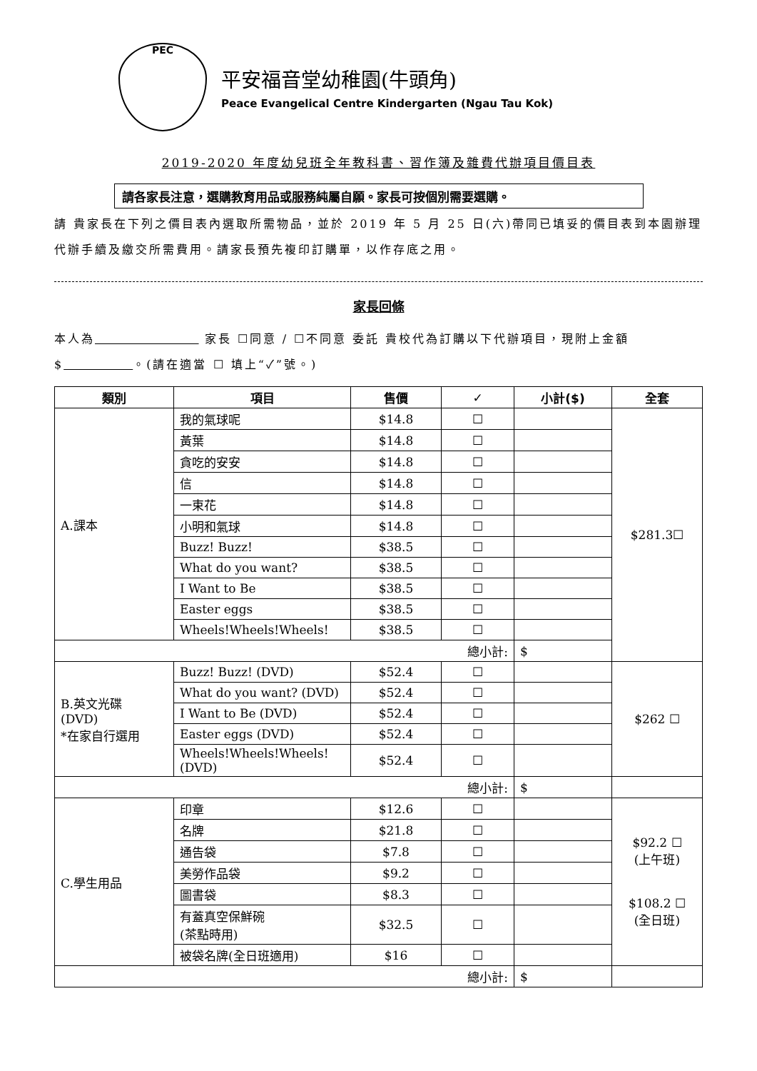PEC
平安福音堂幼稚園(牛頭角)
Peace Evangelical Centre Kindergarten (Ngau Tau Kok)
2019-2020 年度幼兒班全年教科書、習作簿及雜費代辦項目價目表
請各家長注意，選購教育用品或服務純屬自願。家長可按個別需要選購。
請 貴家長在下列之價目表內選取所需物品，並於 2019 年 5 月 25 日(六)帶同已填妥的價目表到本園辦理代辦手續及繳交所需費用。請家長預先複印訂購單，以作存底之用。
家長回條
本人為 家長 ☐同意 / ☐不同意 委託 貴校代為訂購以下代辦項目，現附上金額 $ 。(請在適當 ☐ 填上“✓”號。)
| 類別 | 項目 | 售價 | ✓ | 小計($) | 全套 |
| --- | --- | --- | --- | --- | --- |
| A.課本 | 我的氣球呢 | $14.8 | ☐ | | $281.3☐ |
| | 黃葉 | $14.8 | ☐ | | |
| | 貪吃的安安 | $14.8 | ☐ | | |
| | 信 | $14.8 | ☐ | | |
| | 一束花 | $14.8 | ☐ | | |
| | 小明和氣球 | $14.8 | ☐ | | |
| | Buzz! Buzz! | $38.5 | ☐ | | |
| | What do you want? | $38.5 | ☐ | | |
| | I Want to Be | $38.5 | ☐ | | |
| | Easter eggs | $38.5 | ☐ | | |
| | Wheels!Wheels!Wheels! | $38.5 | ☐ | | |
| 總小計: | | | | $ | |
| B.英文光碟 (DVD) *在家自行選用 | Buzz! Buzz! (DVD) | $52.4 | ☐ | | $262 ☐ |
| | What do you want? (DVD) | $52.4 | ☐ | | |
| | I Want to Be (DVD) | $52.4 | ☐ | | |
| | Easter eggs (DVD) | $52.4 | ☐ | | |
| | Wheels!Wheels!Wheels! (DVD) | $52.4 | ☐ | | |
| 總小計: | | | | $ | |
| C.學生用品 | 印章 | $12.6 | ☐ | | $92.2 ☐ (上午班) $108.2 ☐ (全日班) |
| | 名牌 | $21.8 | ☐ | | |
| | 通告袋 | $7.8 | ☐ | | |
| | 美勞作品袋 | $9.2 | ☐ | | |
| | 圖書袋 | $8.3 | ☐ | | |
| | 有蓋真空保鮮碗 (茶點時用) | $32.5 | ☐ | | |
| | 被袋名牌(全日班適用) | $16 | ☐ | | |
| 總小計: | | | | $ | |